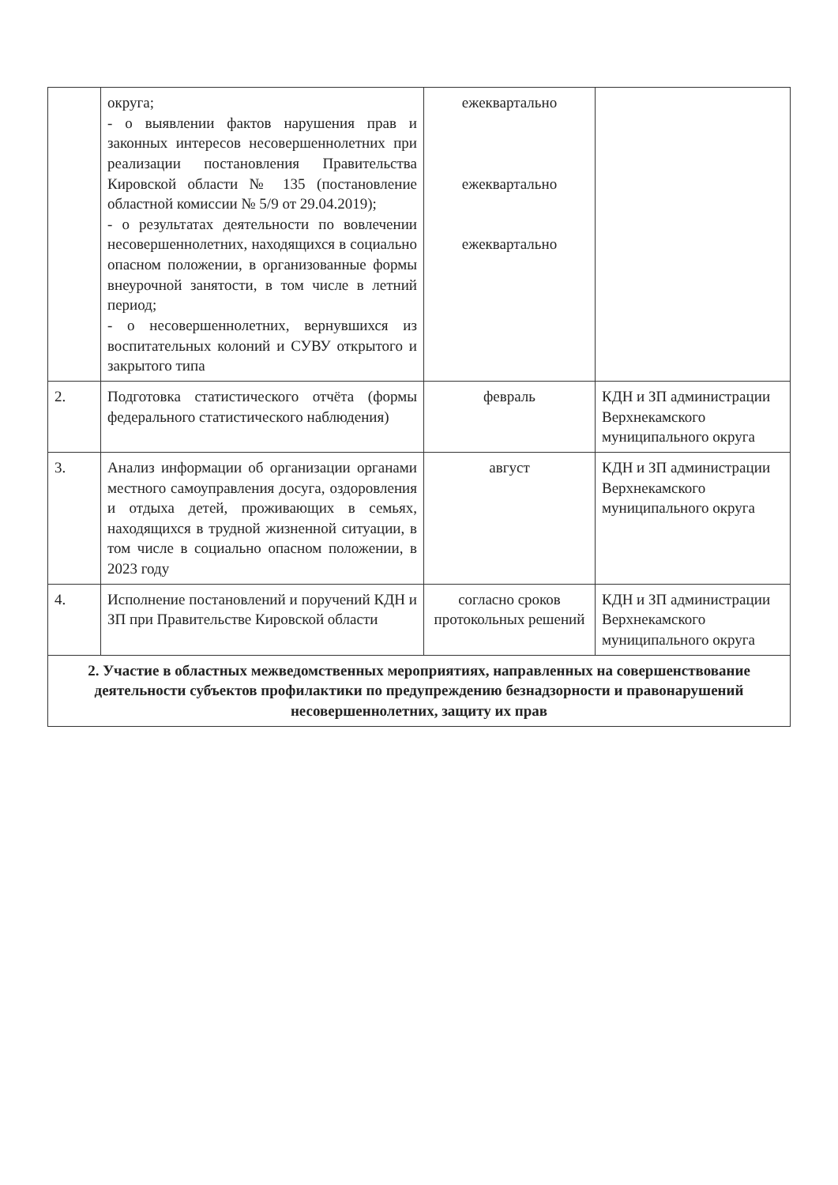| | округа; - о выявлении фактов нарушения прав и законных интересов несовершеннолетних при реализации постановления Правительства Кировской области № 135 (постановление областной комиссии № 5/9 от 29.04.2019); - о результатах деятельности по вовлечении несовершеннолетних, находящихся в социально опасном положении, в организованные формы внеурочной занятости, в том числе в летний период; - о несовершеннолетних, вернувшихся из воспитательных колоний и СУВУ открытого и закрытого типа | ежеквартально ежеквартально ежеквартально | |
| 2. | Подготовка статистического отчёта (формы федерального статистического наблюдения) | февраль | КДН и ЗП администрации Верхнекамского муниципального округа |
| 3. | Анализ информации об организации органами местного самоуправления досуга, оздоровления и отдыха детей, проживающих в семьях, находящихся в трудной жизненной ситуации, в том числе в социально опасном положении, в 2023 году | август | КДН и ЗП администрации Верхнекамского муниципального округа |
| 4. | Исполнение постановлений и поручений КДН и ЗП при Правительстве Кировской области | согласно сроков протокольных решений | КДН и ЗП администрации Верхнекамского муниципального округа |
| 2. Участие в областных межведомственных мероприятиях, направленных на совершенствование деятельности субъектов профилактики по предупреждению безнадзорности и правонарушений несовершеннолетних, защиту их прав | | | |